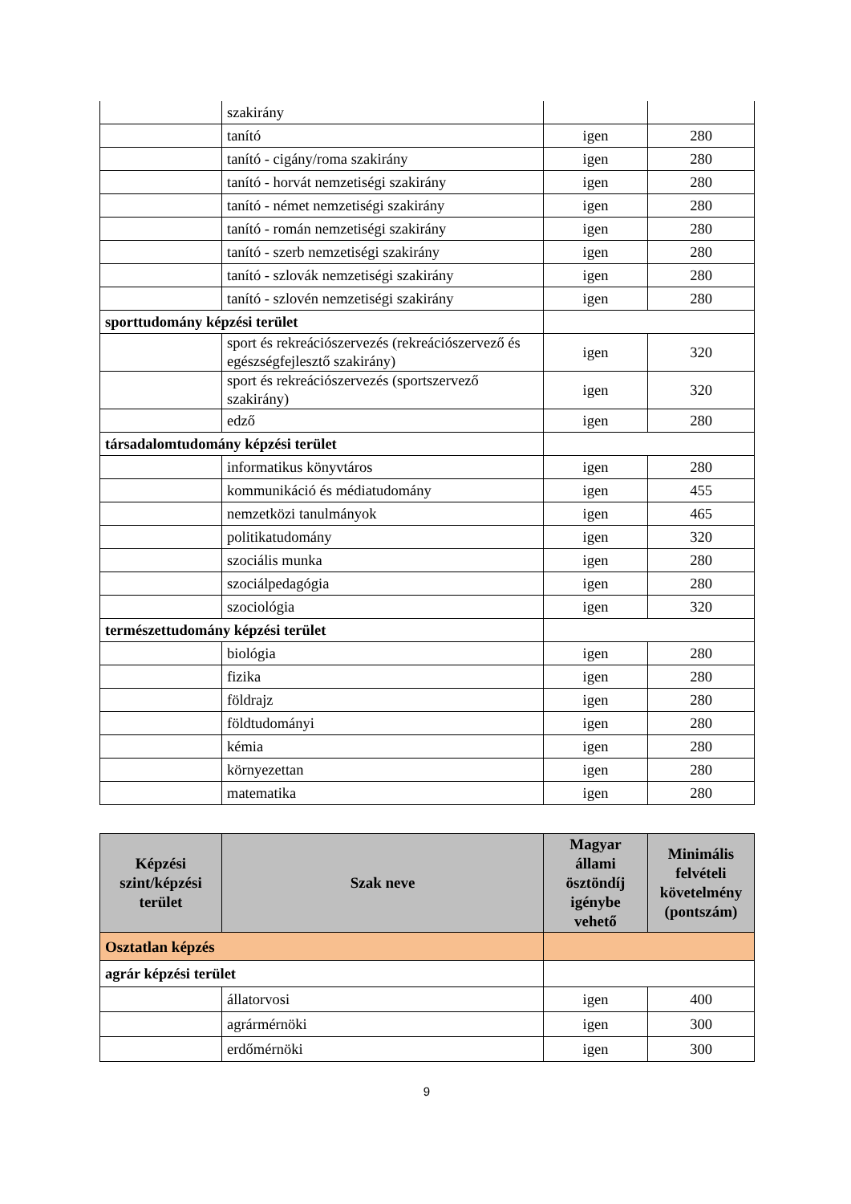| | szakirány | | |
| | tanító | igen | 280 |
| | tanító - cigány/roma szakirány | igen | 280 |
| | tanító - horvát nemzetiségi szakirány | igen | 280 |
| | tanító - német nemzetiségi szakirány | igen | 280 |
| | tanító - román nemzetiségi szakirány | igen | 280 |
| | tanító - szerb nemzetiségi szakirány | igen | 280 |
| | tanító - szlovák nemzetiségi szakirány | igen | 280 |
| | tanító - szlovén nemzetiségi szakirány | igen | 280 |
| sporttudomány képzési terület | | | |
| | sport és rekreációszervezés (rekreációszervező és egészségfejlesztő szakirány) | igen | 320 |
| | sport és rekreációszervezés (sportszervező szakirány) | igen | 320 |
| | edző | igen | 280 |
| társadalomtudomány képzési terület | | | |
| | informatikus könyvtáros | igen | 280 |
| | kommunikáció és médiatudomány | igen | 455 |
| | nemzetközi tanulmányok | igen | 465 |
| | politikatudomány | igen | 320 |
| | szociális munka | igen | 280 |
| | szociálpedagógia | igen | 280 |
| | szociológia | igen | 320 |
| természettudomány képzési terület | | | |
| | biológia | igen | 280 |
| | fizika | igen | 280 |
| | földrajz | igen | 280 |
| | földtudományi | igen | 280 |
| | kémia | igen | 280 |
| | környezettan | igen | 280 |
| | matematika | igen | 280 |
| Képzési szint/képzési terület | Szak neve | Magyar állami ösztöndíj igénybe vehető | Minimális felvételi követelmény (pontszám) |
| --- | --- | --- | --- |
| Osztatlan képzés | | | |
| agrár képzési terület | | | |
| | állatorvosi | igen | 400 |
| | agrármérnöki | igen | 300 |
| | erdőmérnöki | igen | 300 |
9